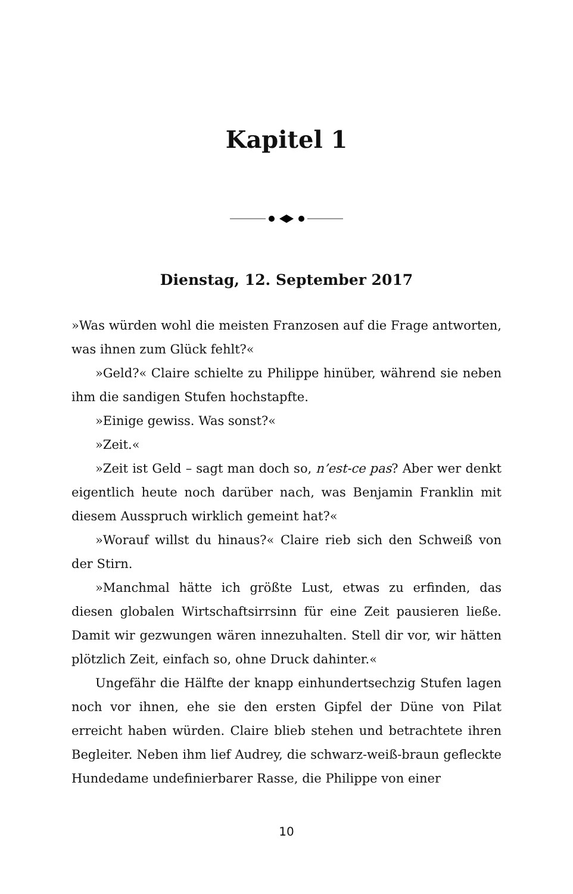Kapitel 1
Dienstag, 12. September 2017
»Was würden wohl die meisten Franzosen auf die Frage antworten, was ihnen zum Glück fehlt?«
»Geld?« Claire schielte zu Philippe hinüber, während sie neben ihm die sandigen Stufen hochstapfte.
»Einige gewiss. Was sonst?«
»Zeit.«
»Zeit ist Geld – sagt man doch so, n’est-ce pas? Aber wer denkt eigentlich heute noch darüber nach, was Benjamin Franklin mit diesem Ausspruch wirklich gemeint hat?«
»Worauf willst du hinaus?« Claire rieb sich den Schweiß von der Stirn.
»Manchmal hätte ich größte Lust, etwas zu erfinden, das diesen globalen Wirtschaftsirrsinn für eine Zeit pausieren ließe. Damit wir gezwungen wären innezuhalten. Stell dir vor, wir hätten plötzlich Zeit, einfach so, ohne Druck dahinter.«
Ungefähr die Hälfte der knapp einhundertsechzig Stufen lagen noch vor ihnen, ehe sie den ersten Gipfel der Düne von Pilat erreicht haben würden. Claire blieb stehen und betrachtete ihren Begleiter. Neben ihm lief Audrey, die schwarz-weiß-braun gefleckte Hundedame undefinierbarer Rasse, die Philippe von einer
10